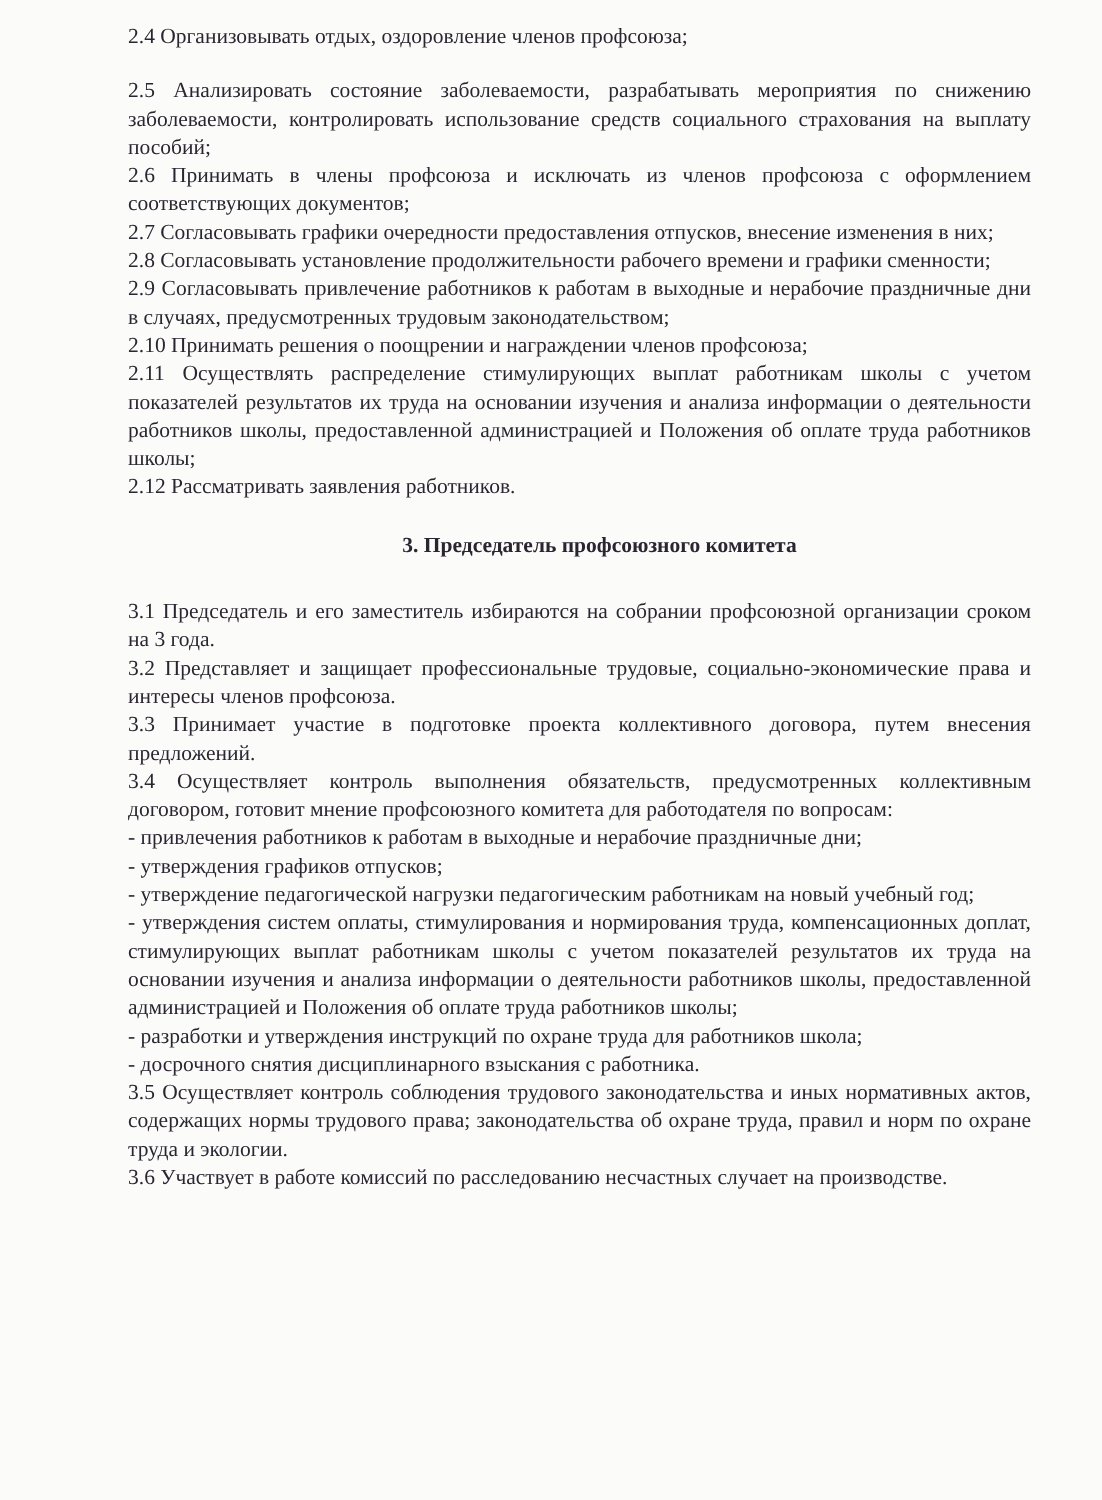2.4 Организовывать отдых, оздоровление членов профсоюза;
2.5 Анализировать состояние заболеваемости, разрабатывать мероприятия по снижению заболеваемости, контролировать использование средств социального страхования на выплату пособий;
2.6 Принимать в члены профсоюза и исключать из членов профсоюза с оформлением соответствующих документов;
2.7 Согласовывать графики очередности предоставления отпусков, внесение изменения в них;
2.8 Согласовывать установление продолжительности рабочего времени и графики сменности;
2.9 Согласовывать привлечение работников к работам в выходные и нерабочие праздничные дни в случаях, предусмотренных трудовым законодательством;
2.10 Принимать решения о поощрении и награждении членов профсоюза;
2.11 Осуществлять распределение стимулирующих выплат работникам школы с учетом показателей результатов их труда на основании изучения и анализа информации о деятельности работников школы, предоставленной администрацией и Положения об оплате труда работников школы;
2.12 Рассматривать заявления работников.
3. Председатель профсоюзного комитета
3.1 Председатель и его заместитель избираются на собрании профсоюзной организации сроком на 3 года.
3.2 Представляет и защищает профессиональные трудовые, социально-экономические права и интересы членов профсоюза.
3.3 Принимает участие в подготовке проекта коллективного договора, путем внесения предложений.
3.4 Осуществляет контроль выполнения обязательств, предусмотренных коллективным договором, готовит мнение профсоюзного комитета для работодателя по вопросам:
- привлечения работников к работам в выходные и нерабочие праздничные дни;
- утверждения графиков отпусков;
- утверждение педагогической нагрузки педагогическим работникам на новый учебный год;
- утверждения систем оплаты, стимулирования и нормирования труда, компенсационных доплат, стимулирующих выплат работникам школы с учетом показателей результатов их труда на основании изучения и анализа информации о деятельности работников школы, предоставленной администрацией и Положения об оплате труда работников школы;
- разработки и утверждения инструкций по охране труда для работников школа;
- досрочного снятия дисциплинарного взыскания с работника.
3.5 Осуществляет контроль соблюдения трудового законодательства и иных нормативных актов, содержащих нормы трудового права; законодательства об охране труда, правил и норм по охране труда и экологии.
3.6 Участвует в работе комиссий по расследованию несчастных случает на производстве.